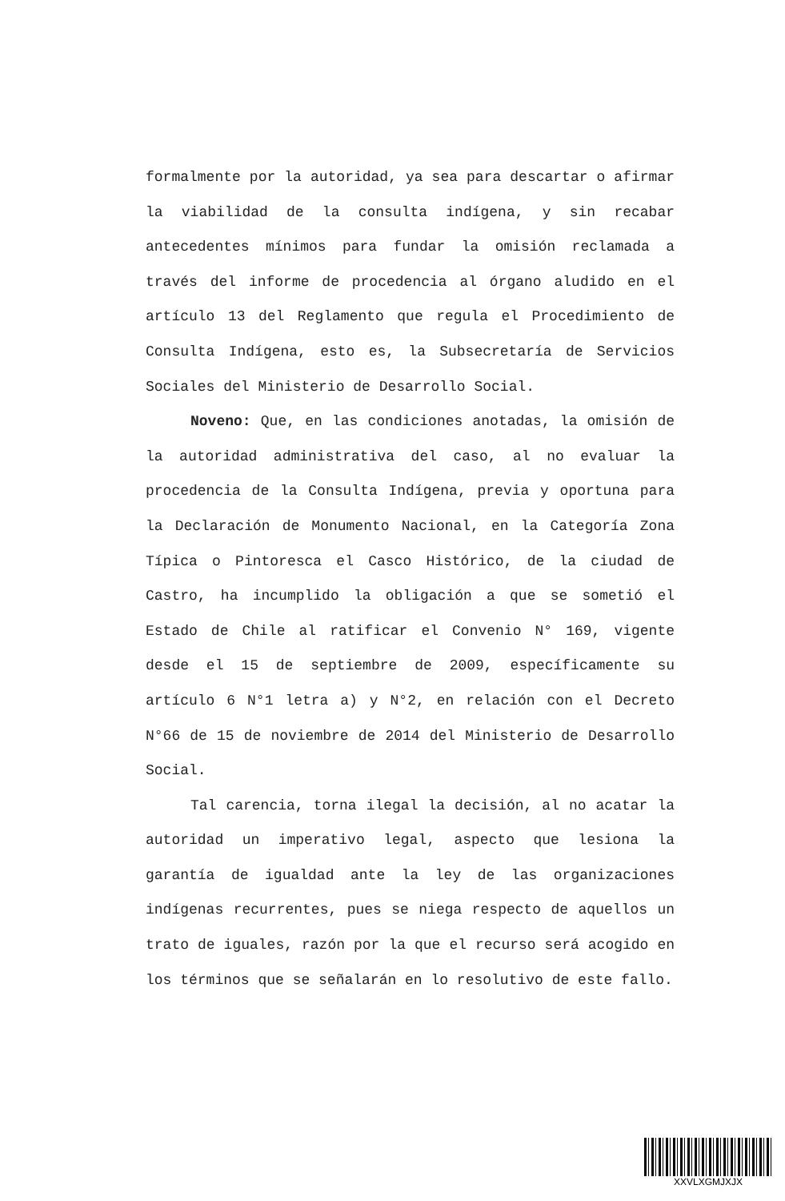formalmente por la autoridad, ya sea para descartar o afirmar la viabilidad de la consulta indígena, y sin recabar antecedentes mínimos para fundar la omisión reclamada a través del informe de procedencia al órgano aludido en el artículo 13 del Reglamento que regula el Procedimiento de Consulta Indígena, esto es, la Subsecretaría de Servicios Sociales del Ministerio de Desarrollo Social.
Noveno: Que, en las condiciones anotadas, la omisión de la autoridad administrativa del caso, al no evaluar la procedencia de la Consulta Indígena, previa y oportuna para la Declaración de Monumento Nacional, en la Categoría Zona Típica o Pintoresca el Casco Histórico, de la ciudad de Castro, ha incumplido la obligación a que se sometió el Estado de Chile al ratificar el Convenio N° 169, vigente desde el 15 de septiembre de 2009, específicamente su artículo 6 N°1 letra a) y N°2, en relación con el Decreto N°66 de 15 de noviembre de 2014 del Ministerio de Desarrollo Social.
Tal carencia, torna ilegal la decisión, al no acatar la autoridad un imperativo legal, aspecto que lesiona la garantía de igualdad ante la ley de las organizaciones indígenas recurrentes, pues se niega respecto de aquellos un trato de iguales, razón por la que el recurso será acogido en los términos que se señalarán en lo resolutivo de este fallo.
XXVLXGMJXJX